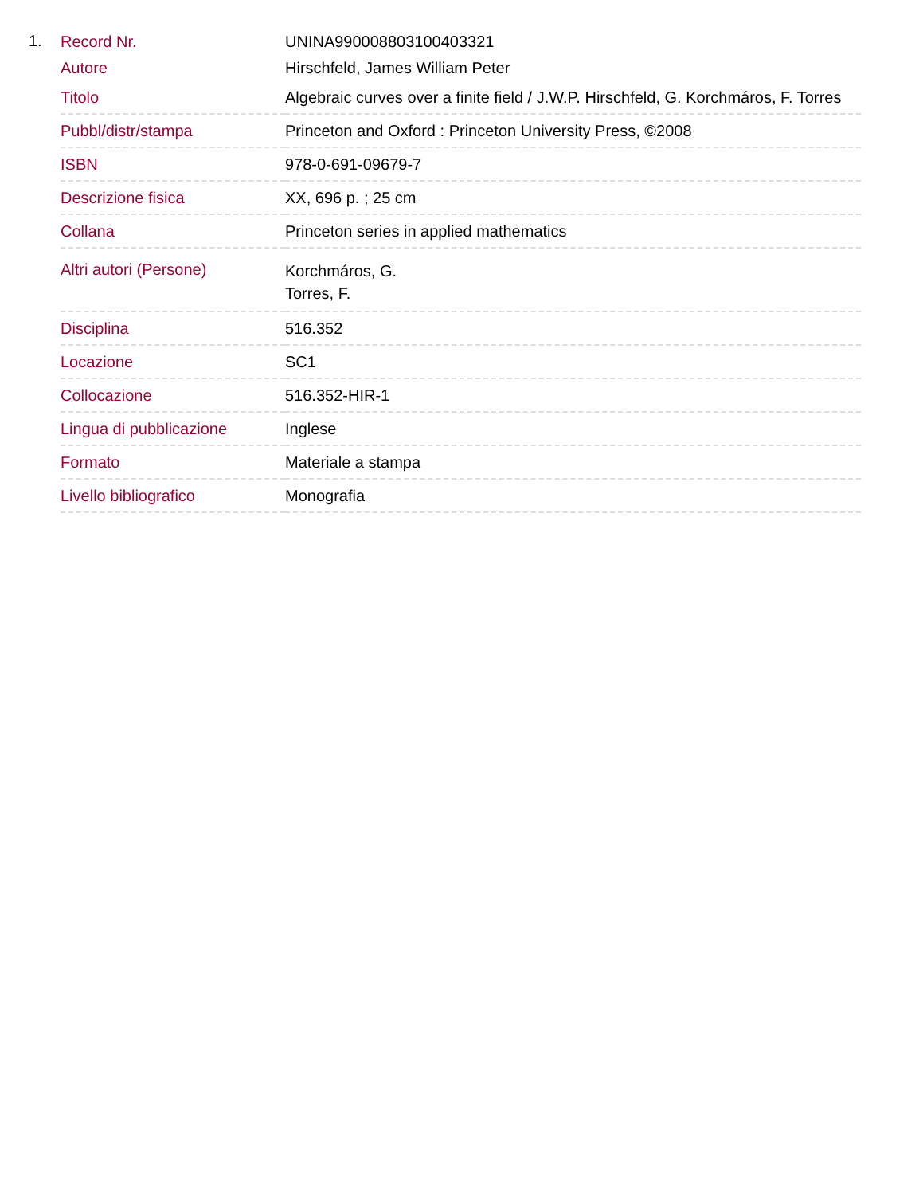1.
| Record Nr. | UNINA990008803100403321 |
| Autore | Hirschfeld, James William Peter |
| Titolo | Algebraic curves over a finite field / J.W.P. Hirschfeld, G. Korchmáros, F. Torres |
| Pubbl/distr/stampa | Princeton and Oxford : Princeton University Press, ©2008 |
| ISBN | 978-0-691-09679-7 |
| Descrizione fisica | XX, 696 p. ; 25 cm |
| Collana | Princeton series in applied mathematics |
| Altri autori (Persone) | Korchmáros, G. Torres, F. |
| Disciplina | 516.352 |
| Locazione | SC1 |
| Collocazione | 516.352-HIR-1 |
| Lingua di pubblicazione | Inglese |
| Formato | Materiale a stampa |
| Livello bibliografico | Monografia |